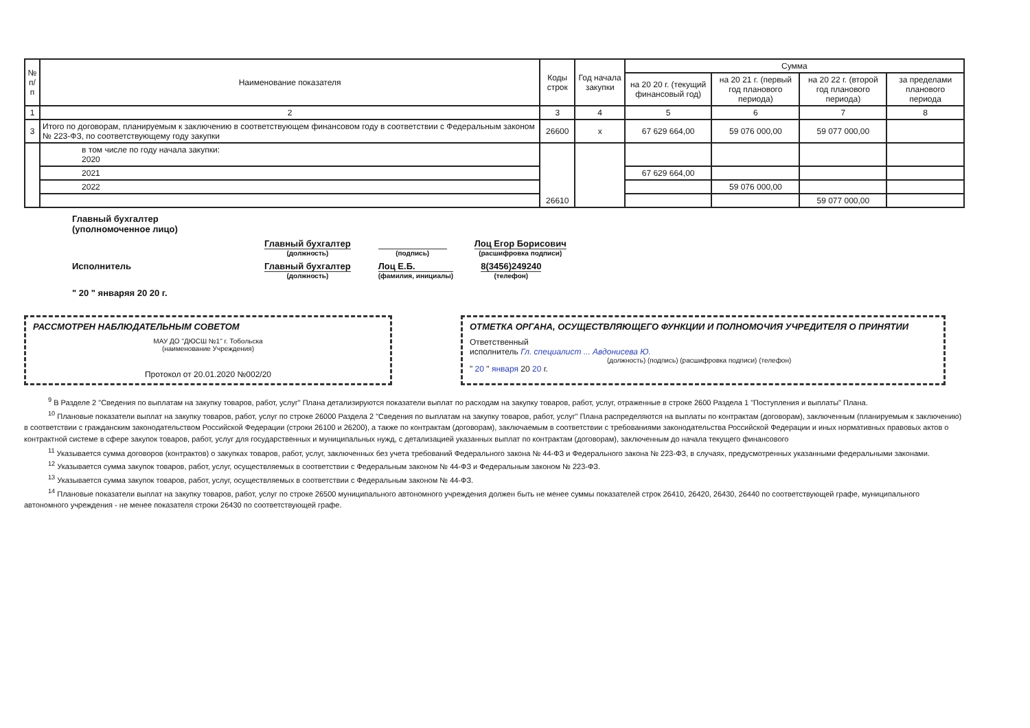| № п/п | Наименование показателя | Коды строк | Год начала закупки | Сумма | | | |
| --- | --- | --- | --- | --- | --- | --- | --- |
| | | | | на 20 20 г. (текущий финансовый год) | на 20 21 г. (первый год планового периода) | на 20 22 г. (второй год планового периода) | за пределами планового периода |
| 1 | 2 | 3 | 4 | 5 | 6 | 7 | 8 |
| 3 | Итого по договорам, планируемым к заключению в соответствующем финансовом году в соответствии с Федеральным законом № 223-ФЗ, по соответствующему году закупки | 26600 | х | 67 629 664,00 | 59 076 000,00 | 59 077 000,00 | |
| | в том числе по году начала закупки: 2020 | 26610 | | | | | |
| | 2021 | | | 67 629 664,00 | | | |
| | 2022 | | | | 59 076 000,00 | | |
| | | | | | | 59 077 000,00 | |
Главный бухгалтер
(уполномоченное лицо)
Главный бухгалтер
(должность)
(подпись)
Лоц Егор Борисович
(расшифровка подписи)
Исполнитель Главный бухгалтер
(должность)
Лоц Е.Б.
(фамилия, инициалы)
8(3456)249240
(телефон)
" 20 " январяя 20 20 г.
РАССМОТРЕН НАБЛЮДАТЕЛЬНЫМ СОВЕТОМ
МАУ ДО "ДЮСШ №1" г. Тобольска
(наименование Учреждения)
Протокол от 20.01.2020 №002/20
ОТМЕТКА ОРГАНА, ОСУЩЕСТВЛЯЮЩЕГО ФУНКЦИИ И ПОЛНОМОЧИЯ УЧРЕДИТЕЛЯ О ПРИНЯТИИ
Ответственный
исполнитель Гл. специалист ... Авдонисева Ю.
(должность) (подпись) (расшифровка подписи) (телефон)
" 20 " января 20 20 г.
<sup>9</sup> В Разделе 2 "Сведения по выплатам на закупку товаров, работ, услуг" Плана детализируются показатели выплат по расходам на закупку товаров, работ, услуг, отраженные в строке 2600 Раздела 1 "Поступления и выплаты" Плана.
<sup>10</sup> Плановые показатели выплат на закупку товаров, работ, услуг по строке 26000 Раздела 2 "Сведения по выплатам на закупку товаров, работ, услуг" Плана распределяются на выплаты по контрактам (договорам), заключенным (планируемым к заключению) в соответствии с гражданским законодательством Российской Федерации (строки 26100 и 26200), а также по контрактам (договорам), заключаемым в соответствии с требованиями законодательства Российской Федерации и иных нормативных правовых актов о контрактной системе в сфере закупок товаров, работ, услуг для государственных и муниципальных нужд, с детализацией указанных выплат по контрактам (договорам), заключенным до начала текущего финансового
<sup>11</sup> Указывается сумма договоров (контрактов) о закупках товаров, работ, услуг, заключенных без учета требований Федерального закона № 44-ФЗ и Федерального закона № 223-ФЗ, в случаях, предусмотренных указанными федеральными законами.
<sup>12</sup> Указывается сумма закупок товаров, работ, услуг, осуществляемых в соответствии с Федеральным законом № 44-ФЗ и Федеральным законом № 223-ФЗ.
<sup>13</sup> Указывается сумма закупок товаров, работ, услуг, осуществляемых в соответствии с Федеральным законом № 44-ФЗ.
<sup>14</sup> Плановые показатели выплат на закупку товаров, работ, услуг по строке 26500 муниципального автономного учреждения должен быть не менее суммы показателей строк 26410, 26420, 26430, 26440 по соответствующей графе, муниципального автономного учреждения - не менее показателя строки 26430 по соответствующей графе.